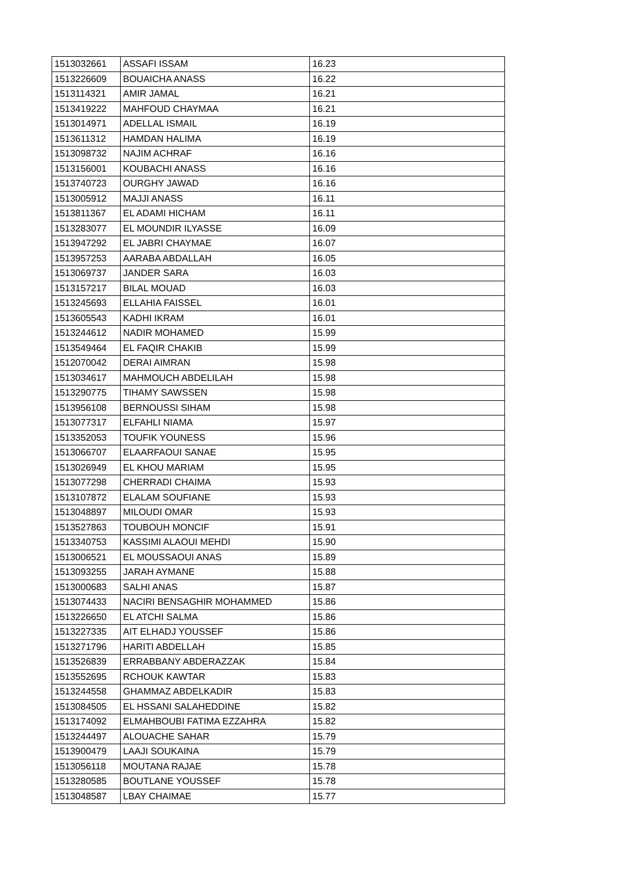| 1513032661 | ASSAFI ISSAM | 16.23 |
| 1513226609 | BOUAICHA ANASS | 16.22 |
| 1513114321 | AMIR JAMAL | 16.21 |
| 1513419222 | MAHFOUD CHAYMAA | 16.21 |
| 1513014971 | ADELLAL ISMAIL | 16.19 |
| 1513611312 | HAMDAN HALIMA | 16.19 |
| 1513098732 | NAJIM ACHRAF | 16.16 |
| 1513156001 | KOUBACHI ANASS | 16.16 |
| 1513740723 | OURGHY JAWAD | 16.16 |
| 1513005912 | MAJJI ANASS | 16.11 |
| 1513811367 | EL ADAMI HICHAM | 16.11 |
| 1513283077 | EL MOUNDIR ILYASSE | 16.09 |
| 1513947292 | EL JABRI CHAYMAE | 16.07 |
| 1513957253 | AARABA ABDALLAH | 16.05 |
| 1513069737 | JANDER SARA | 16.03 |
| 1513157217 | BILAL MOUAD | 16.03 |
| 1513245693 | ELLAHIA FAISSEL | 16.01 |
| 1513605543 | KADHI IKRAM | 16.01 |
| 1513244612 | NADIR MOHAMED | 15.99 |
| 1513549464 | EL FAQIR CHAKIB | 15.99 |
| 1512070042 | DERAI AIMRAN | 15.98 |
| 1513034617 | MAHMOUCH ABDELILAH | 15.98 |
| 1513290775 | TIHAMY SAWSSEN | 15.98 |
| 1513956108 | BERNOUSSI SIHAM | 15.98 |
| 1513077317 | ELFAHLI NIAMA | 15.97 |
| 1513352053 | TOUFIK YOUNESS | 15.96 |
| 1513066707 | ELAARFAOUI SANAE | 15.95 |
| 1513026949 | EL KHOU MARIAM | 15.95 |
| 1513077298 | CHERRADI CHAIMA | 15.93 |
| 1513107872 | ELALAM SOUFIANE | 15.93 |
| 1513048897 | MILOUDI OMAR | 15.93 |
| 1513527863 | TOUBOUH MONCIF | 15.91 |
| 1513340753 | KASSIMI ALAOUI MEHDI | 15.90 |
| 1513006521 | EL MOUSSAOUI ANAS | 15.89 |
| 1513093255 | JARAH AYMANE | 15.88 |
| 1513000683 | SALHI ANAS | 15.87 |
| 1513074433 | NACIRI BENSAGHIR MOHAMMED | 15.86 |
| 1513226650 | EL ATCHI SALMA | 15.86 |
| 1513227335 | AIT ELHADJ YOUSSEF | 15.86 |
| 1513271796 | HARITI ABDELLAH | 15.85 |
| 1513526839 | ERRABBANY ABDERAZZAK | 15.84 |
| 1513552695 | RCHOUK KAWTAR | 15.83 |
| 1513244558 | GHAMMAZ ABDELKADIR | 15.83 |
| 1513084505 | EL HSSANI SALAHEDDINE | 15.82 |
| 1513174092 | ELMAHBOUBI FATIMA EZZAHRA | 15.82 |
| 1513244497 | ALOUACHE SAHAR | 15.79 |
| 1513900479 | LAAJI SOUKAINA | 15.79 |
| 1513056118 | MOUTANA RAJAE | 15.78 |
| 1513280585 | BOUTLANE YOUSSEF | 15.78 |
| 1513048587 | LBAY CHAIMAE | 15.77 |